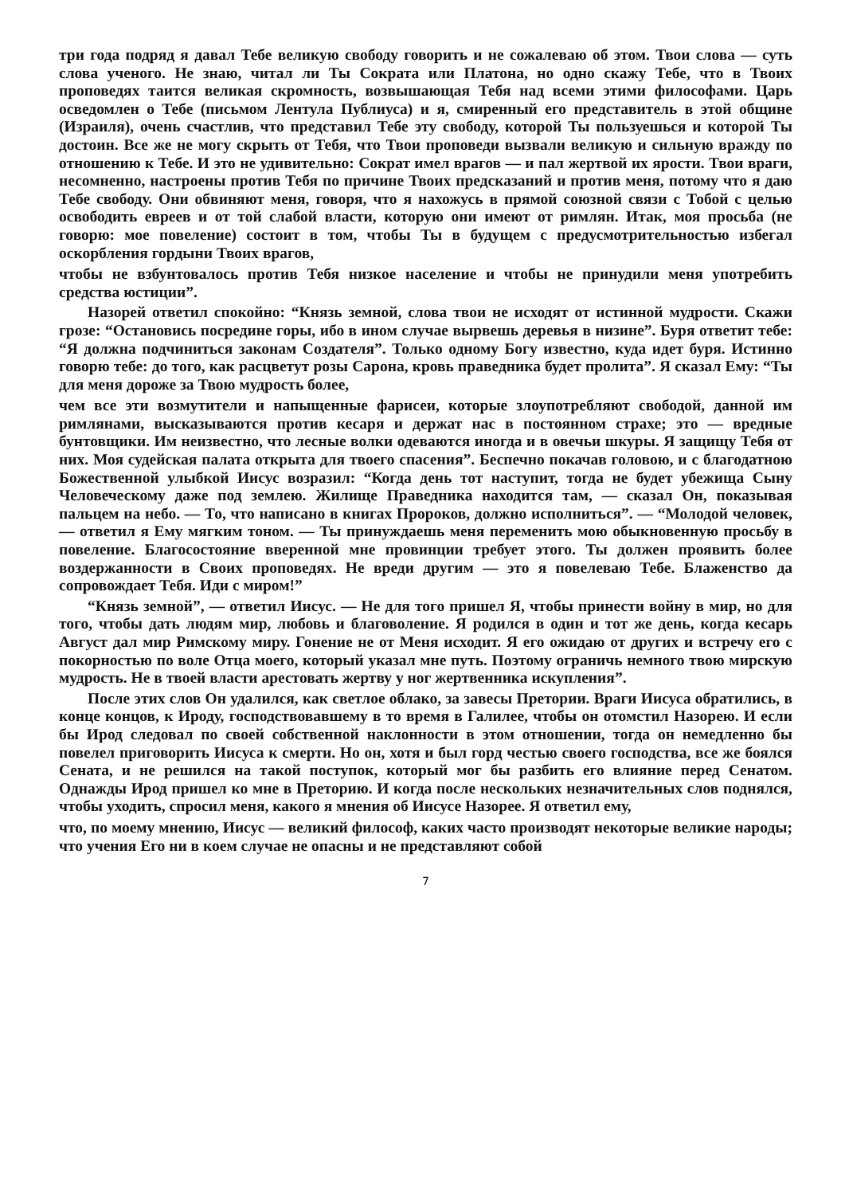три года подряд я давал Тебе великую свободу говорить и не сожалеваю об этом. Твои слова — суть слова ученого. Не знаю, читал ли Ты Сократа или Платона, но одно скажу Тебе, что в Твоих проповедях таится великая скромность, возвышающая Тебя над всеми этими философами. Царь осведомлен о Тебе (письмом Лентула Публиуса) и я, смиренный его представитель в этой общине (Израиля), очень счастлив, что представил Тебе эту свободу, которой Ты пользуешься и которой Ты достоин. Все же не могу скрыть от Тебя, что Твои проповеди вызвали великую и сильную вражду по отношению к Тебе. И это не удивительно: Сократ имел врагов — и пал жертвой их ярости. Твои враги, несомненно, настроены против Тебя по причине Твоих предсказаний и против меня, потому что я даю Тебе свободу. Они обвиняют меня, говоря, что я нахожусь в прямой союзной связи с Тобой с целью освободить евреев и от той слабой власти, которую они имеют от римлян. Итак, моя просьба (не говорю: мое повеление) состоит в том, чтобы Ты в будущем с предусмотрительностью избегал оскорбления гордыни Твоих врагов,
чтобы не взбунтовалось против Тебя низкое население и чтобы не принудили меня употребить средства юстиции”.
Назорей ответил спокойно: “Князь земной, слова твои не исходят от истинной мудрости. Скажи грозе: “Остановись посредине горы, ибо в ином случае вырвешь деревья в низине”. Буря ответит тебе: “Я должна подчиниться законам Создателя”. Только одному Богу известно, куда идет буря. Истинно говорю тебе: до того, как расцветут розы Сарона, кровь праведника будет пролита”. Я сказал Ему: “Ты для меня дороже за Твою мудрость более,
чем все эти возмутители и напыщенные фарисеи, которые злоупотребляют свободой, данной им римлянами, высказываются против кесаря и держат нас в постоянном страхе; это — вредные бунтовщики. Им неизвестно, что лесные волки одеваются иногда и в овечьи шкуры. Я защищу Тебя от них. Моя судейская палата открыта для твоего спасения”. Беспечно покачав головою, и с благодатною Божественной улыбкой Иисус возразил: “Когда день тот наступит, тогда не будет убежища Сыну Человеческому даже под землею. Жилище Праведника находится там, — сказал Он, показывая пальцем на небо. — То, что написано в книгах Пророков, должно исполниться”. — “Молодой человек, — ответил я Ему мягким тоном. — Ты принуждаешь меня переменить мою обыкновенную просьбу в повеление. Благосостояние вверенной мне провинции требует этого. Ты должен проявить более воздержанности в Своих проповедях. Не вреди другим — это я повелеваю Тебе. Блаженство да сопровождает Тебя. Иди с миром!”
“Князь земной”, — ответил Иисус. — Не для того пришел Я, чтобы принести войну в мир, но для того, чтобы дать людям мир, любовь и благоволение. Я родился в один и тот же день, когда кесарь Август дал мир Римскому миру. Гонение не от Меня исходит. Я его ожидаю от других и встречу его с покорностью по воле Отца моего, который указал мне путь. Поэтому ограничь немного твою мирскую мудрость. Не в твоей власти арестовать жертву у ног жертвенника искупления”.
После этих слов Он удалился, как светлое облако, за завесы Претории. Враги Иисуса обратились, в конце концов, к Ироду, господствовавшему в то время в Галилее, чтобы он отомстил Назорею. И если бы Ирод следовал по своей собственной наклонности в этом отношении, тогда он немедленно бы повелел приговорить Иисуса к смерти. Но он, хотя и был горд честью своего господства, все же боялся Сената, и не решился на такой поступок, который мог бы разбить его влияние перед Сенатом. Однажды Ирод пришел ко мне в Преторию. И когда после нескольких незначительных слов поднялся, чтобы уходить, спросил меня, какого я мнения об Иисусе Назорее. Я ответил ему,
что, по моему мнению, Иисус — великий философ, каких часто производят некоторые великие народы; что учения Его ни в коем случае не опасны и не представляют собой
7